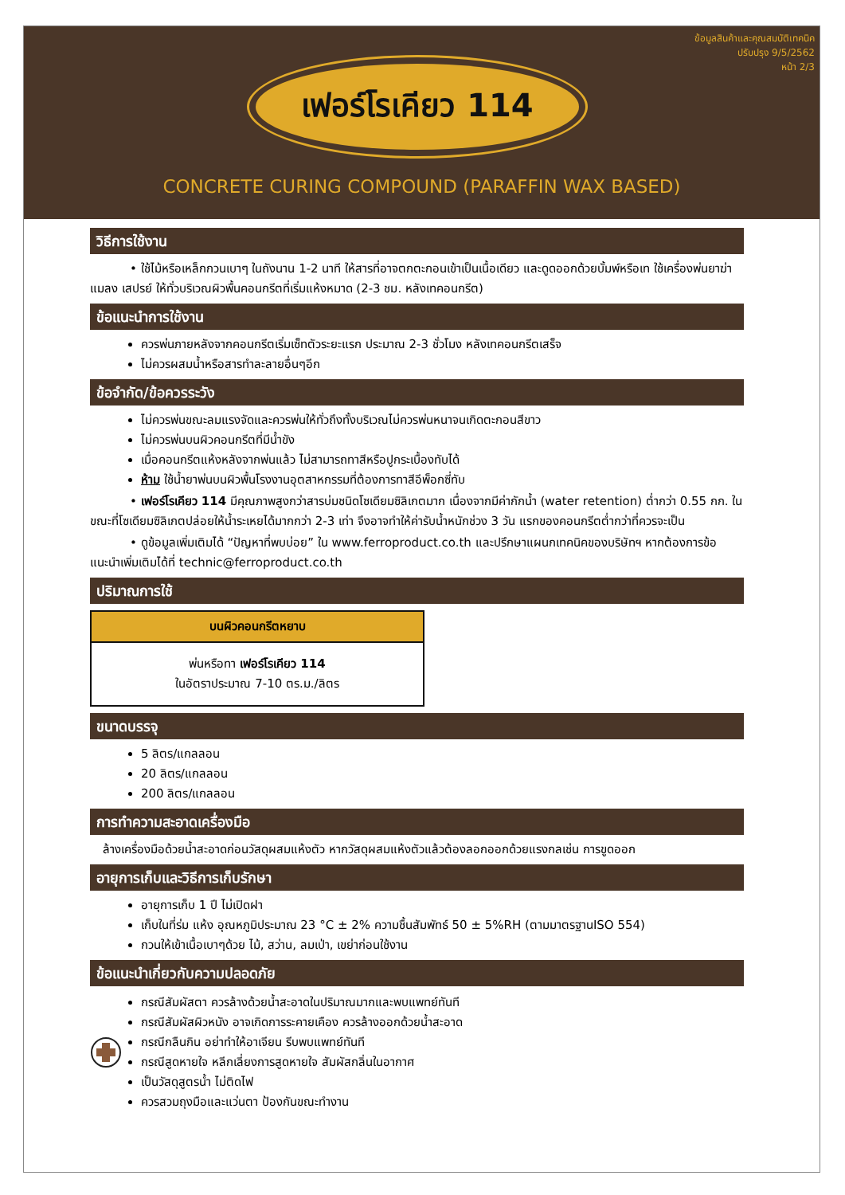ข้อมูลสินค้าและคุณสมบัติเทคนิค
ปรับปรุง 9/5/2562
หน้า 2/3
เฟอร์โรเคียว 114
CONCRETE CURING COMPOUND (PARAFFIN WAX BASED)
วิธีการใช้งาน
• ใช้ไม้หรือเหล็กกวนเบาๆ ในถังนาน 1-2 นาที ให้สารที่อาจตกตะกอนเข้าเป็นเนื้อเดียว และดูดออกด้วยบั้มพ์หรือเท ใช้เครื่องพ่นยาฆ่าแมลง เสปรย์ ให้ทั่วบริเวณผิวพื้นคอนกรีตที่เริ่มแห้งหมาด (2-3 ชม. หลังเทคอนกรีต)
ข้อแนะนำการใช้งาน
ควรพ่นภายหลังจากคอนกรีตเริ่มเซ็ทตัวระยะแรก ประมาณ 2-3 ชั่วโมง หลังเทคอนกรีตเสร็จ
ไม่ควรผสมน้ำหรือสารทำละลายอื่นๆอีก
ข้อจำกัด/ข้อควรระวัง
ไม่ควรพ่นขณะลมแรงจัดและควรพ่นให้ทั่วถึงทั้งบริเวณไม่ควรพ่นหนาจนเกิดตะกอนสีขาว
ไม่ควรพ่นบนผิวคอนกรีตที่มีน้ำขัง
เมื่อคอนกรีตแห้งหลังจากพ่นแล้ว ไม่สามารถทาสีหรือปูกระเบื้องทับได้
ห้าม ใช้น้ำยาพ่นบนผิวพื้นโรงงานอุตสาหกรรมที่ต้องการทาสีอีพ็อกซี่ทับ
• เฟอร์โรเคียว 114 มีคุณภาพสูงกว่าสารบ่มชนิดโซเดียมซิลิเกตมาก เนื่องจากมีค่ากักน้ำ (water retention) ต่ำกว่า 0.55 กก. ในขณะที่โซเดียมซิลิเกตปล่อยให้น้ำระเหยได้มากกว่า 2-3 เท่า จึงอาจทำให้ค่ารับน้ำหนักช่วง 3 วัน แรกของคอนกรีตต่ำกว่าที่ควรจะเป็น
• ดูข้อมูลเพิ่มเติมได้ “ปัญหาที่พบบ่อย” ใน www.ferroproduct.co.th และปรึกษาแผนกเทคนิคของบริษัทฯ หากต้องการข้อแนะนำเพิ่มเติมได้ที่ technic@ferroproduct.co.th
ปริมาณการใช้
| บนผิวคอนกรีตหยาบ |
| --- |
| พ่นหรือทา เฟอร์โรเคียว 114 ในอัตราประมาณ 7-10 ตร.ม./ลิตร |
ขนาดบรรจุ
5 ลิตร/แกลลอน
20 ลิตร/แกลลอน
200 ลิตร/แกลลอน
การทำความสะอาดเครื่องมือ
ล้างเครื่องมือด้วยน้ำสะอาดก่อนวัสดุผสมแห้งตัว หากวัสดุผสมแห้งตัวแล้วต้องลอกออกด้วยแรงกลเช่น การขูดออก
อายุการเก็บและวิธีการเก็บรักษา
อายุการเก็บ 1 ปี ไม่เปิดฝา
เก็บในที่ร่ม แห้ง อุณหภูมิประมาณ 23 °C ± 2% ความชื้นสัมพัทธ์ 50 ± 5%RH (ตามมาตรฐานISO 554)
กวนให้เข้าเนื้อเบาๆด้วย ไม้, สว่าน, ลมเป่า, เขย่าก่อนใช้งาน
ข้อแนะนำเกี่ยวกับความปลอดภัย
กรณีสัมผัสตา ควรล้างด้วยน้ำสะอาดในปริมาณมากและพบแพทย์ทันที
กรณีสัมผัสผิวหนัง อาจเกิดการระคายเคือง ควรล้างออกด้วยน้ำสะอาด
กรณีกลืนกิน อย่าทำให้อาเจียน รีบพบแพทย์ทันที
กรณีสูดหายใจ หลีกเลี่ยงการสูดหายใจ สัมผัสกลิ่นในอากาศ
เป็นวัสดุสูตรน้ำ ไม่ติดไฟ
ควรสวมถุงมือและแว่นตา ป้องกันขณะทำงาน